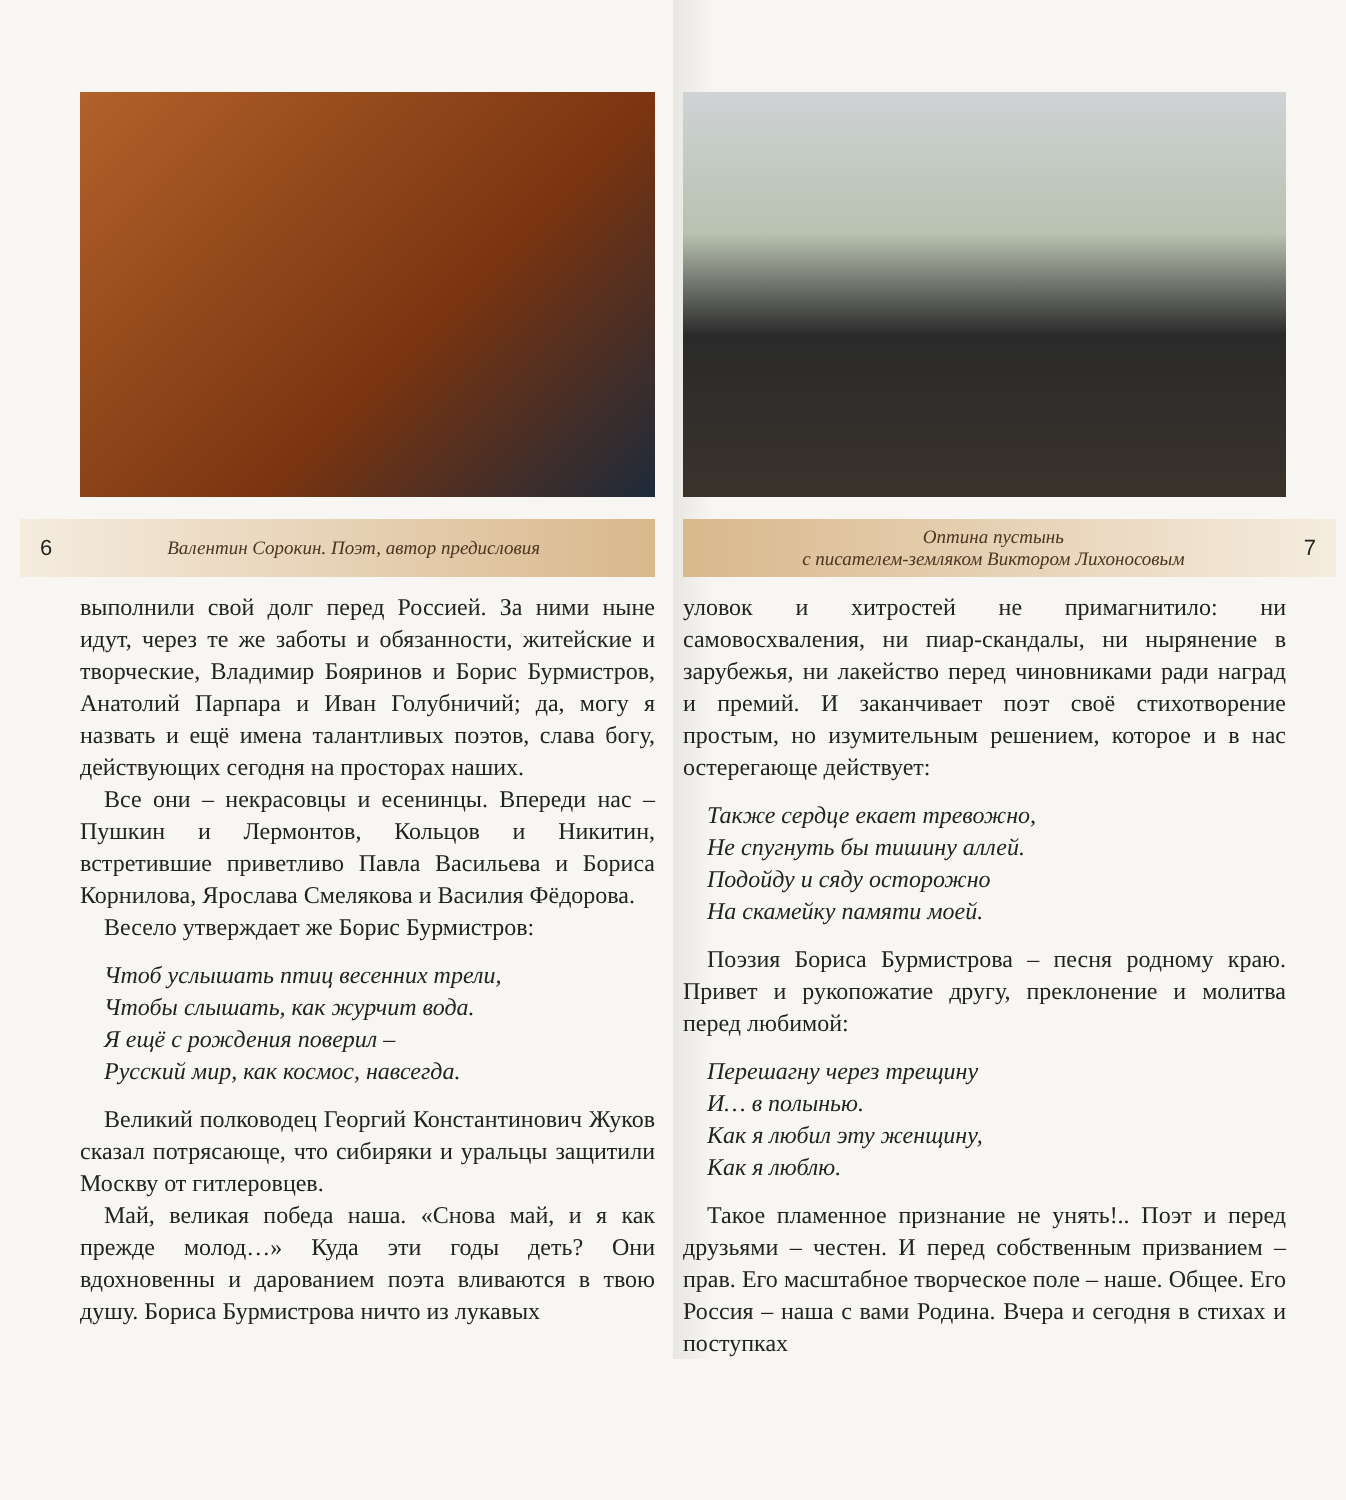6 Валентин Сорокин. Поэт, автор предисловия
выполнили свой долг перед Россией. За ними ныне идут, через те же заботы и обязанности, житейские и творческие, Владимир Бояринов и Борис Бурмистров, Анатолий Парпара и Иван Голубничий; да, могу я назвать и ещё имена талантливых поэтов, слава богу, действующих сегодня на просторах наших.
Все они – некрасовцы и есенинцы. Впереди нас – Пушкин и Лермонтов, Кольцов и Никитин, встретившие приветливо Павла Васильева и Бориса Корнилова, Ярослава Смелякова и Василия Фёдорова.
Весело утверждает же Борис Бурмистров:
Чтоб услышать птиц весенних трели,
Чтобы слышать, как журчит вода.
Я ещё с рождения поверил –
Русский мир, как космос, навсегда.
Великий полководец Георгий Константинович Жуков сказал потрясающе, что сибиряки и уральцы защитили Москву от гитлеровцев.
Май, великая победа наша. «Снова май, и я как прежде молод…» Куда эти годы деть? Они вдохновенны и дарованием поэта вливаются в твою душу. Бориса Бурмистрова ничто из лукавых
Оптина пустынь
с писателем-земляком Виктором Лихоносовым 7
уловок и хитростей не примагнитило: ни самовосхваления, ни пиар-скандалы, ни нырянение в зарубежья, ни лакейство перед чиновниками ради наград и премий. И заканчивает поэт своё стихотворение простым, но изумительным решением, которое и в нас остерегающе действует:
Также сердце екает тревожно,
Не спугнуть бы тишину аллей.
Подойду и сяду осторожно
На скамейку памяти моей.
Поэзия Бориса Бурмистрова – песня родному краю. Привет и рукопожатие другу, преклонение и молитва перед любимой:
Перешагну через трещину
И… в полынью.
Как я любил эту женщину,
Как я люблю.
Такое пламенное признание не унять!.. Поэт и перед друзьями – честен. И перед собственным призванием – прав. Его масштабное творческое поле – наше. Общее. Его Россия – наша с вами Родина. Вчера и сегодня в стихах и поступках